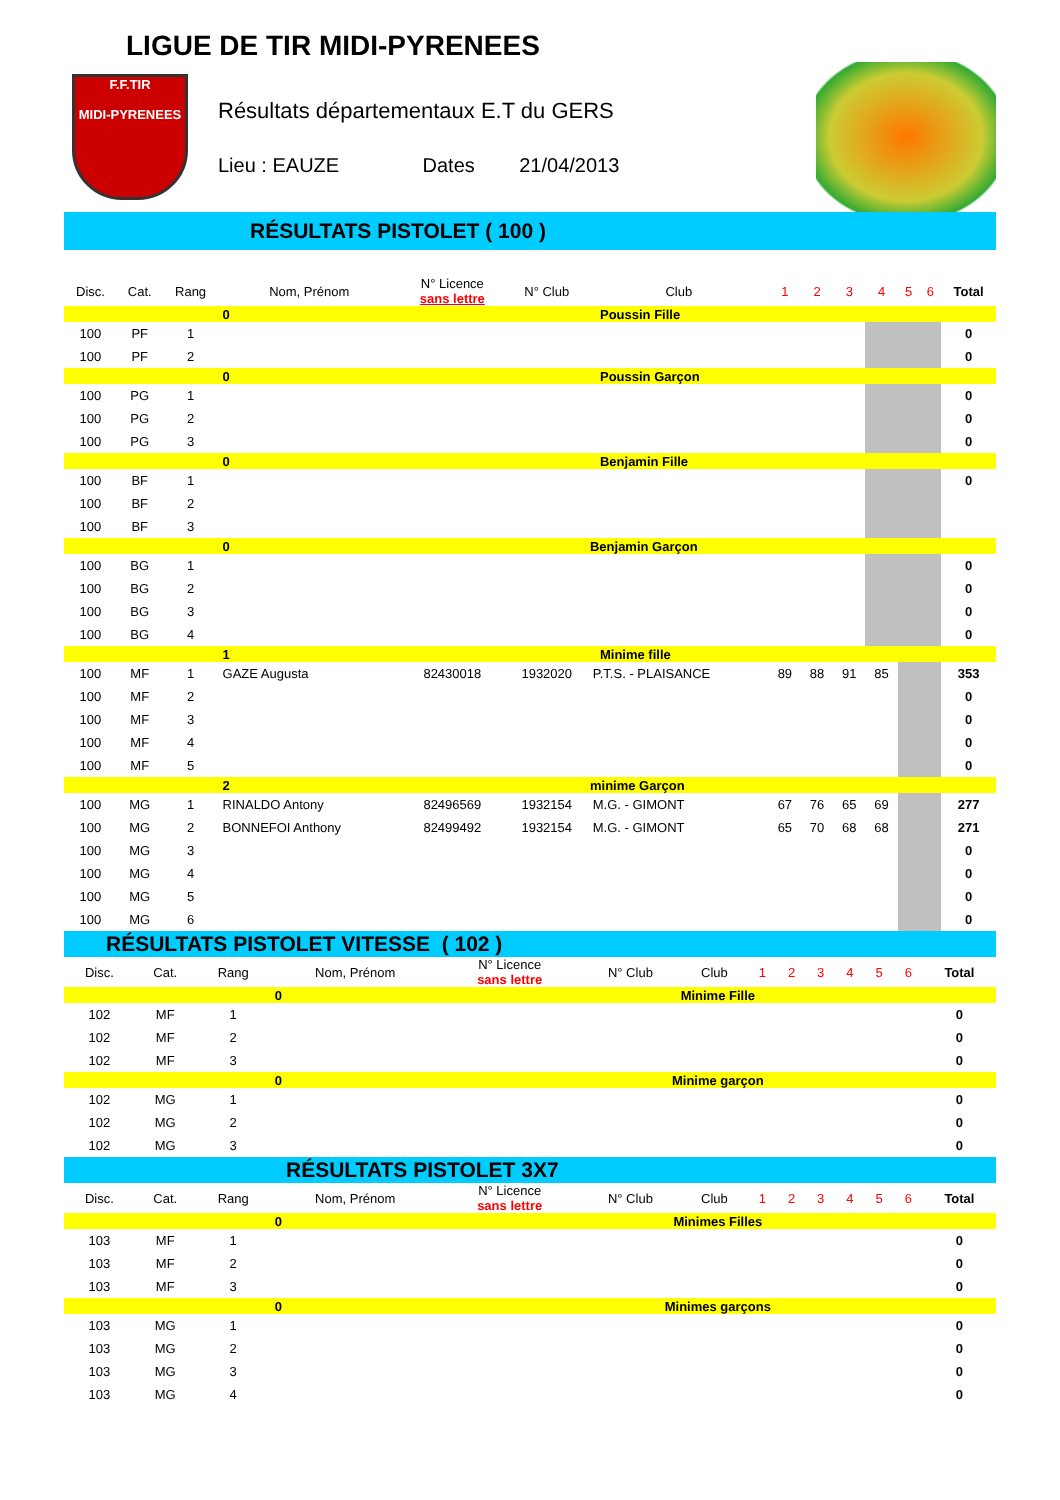LIGUE DE TIR MIDI-PYRENEES
F.F.TIR
MIDI-PYRENEES
Résultats départementaux E.T du GERS
Lieu : EAUZE Dates 21/04/2013
RÉSULTATS PISTOLET ( 100 )
| Disc. | Cat. | Rang | Nom, Prénom | N° Licence sans lettre | N° Club | Club | 1 | 2 | 3 | 4 | 5 | 6 | Total |
| --- | --- | --- | --- | --- | --- | --- | --- | --- | --- | --- | --- | --- | --- |
| | | | 0 | Poussin Fille | | | | | | | | | |
| 100 | PF | 1 | | | | | | | | | | | 0 |
| 100 | PF | 2 | | | | | | | | | | | 0 |
| | | | 0 | Poussin Garçon | | | | | | | | | |
| 100 | PG | 1 | | | | | | | | | | | 0 |
| 100 | PG | 2 | | | | | | | | | | | 0 |
| 100 | PG | 3 | | | | | | | | | | | 0 |
| | | | 0 | Benjamin Fille | | | | | | | | | |
| 100 | BF | 1 | | | | | | | | | | | 0 |
| 100 | BF | 2 | | | | | | | | | | | |
| 100 | BF | 3 | | | | | | | | | | | |
| | | | 0 | Benjamin Garçon | | | | | | | | | |
| 100 | BG | 1 | | | | | | | | | | | 0 |
| 100 | BG | 2 | | | | | | | | | | | 0 |
| 100 | BG | 3 | | | | | | | | | | | 0 |
| 100 | BG | 4 | | | | | | | | | | | 0 |
| | | | 1 | Minime fille | | | | | | | | | |
| 100 | MF | 1 | GAZE Augusta | 82430018 | 1932020 | P.T.S. - PLAISANCE | 89 | 88 | 91 | 85 | | | 353 |
| 100 | MF | 2 | | | | | | | | | | | 0 |
| 100 | MF | 3 | | | | | | | | | | | 0 |
| 100 | MF | 4 | | | | | | | | | | | 0 |
| 100 | MF | 5 | | | | | | | | | | | 0 |
| | | | 2 | minime Garçon | | | | | | | | | |
| 100 | MG | 1 | RINALDO Antony | 82496569 | 1932154 | M.G. - GIMONT | 67 | 76 | 65 | 69 | | | 277 |
| 100 | MG | 2 | BONNEFOI Anthony | 82499492 | 1932154 | M.G. - GIMONT | 65 | 70 | 68 | 68 | | | 271 |
| 100 | MG | 3 | | | | | | | | | | | 0 |
| 100 | MG | 4 | | | | | | | | | | | 0 |
| 100 | MG | 5 | | | | | | | | | | | 0 |
| 100 | MG | 6 | | | | | | | | | | | 0 |
RÉSULTATS PISTOLET VITESSE ( 102 )
| Disc. | Cat. | Rang | Nom, Prénom | N° Licence sans lettre | N° Club | Club | 1 | 2 | 3 | 4 | 5 | 6 | Total |
| --- | --- | --- | --- | --- | --- | --- | --- | --- | --- | --- | --- | --- | --- |
| | | | 0 | Minime Fille | | | | | | | | | |
| 102 | MF | 1 | | | | | | | | | | | 0 |
| 102 | MF | 2 | | | | | | | | | | | 0 |
| 102 | MF | 3 | | | | | | | | | | | 0 |
| | | | 0 | Minime garçon | | | | | | | | | |
| 102 | MG | 1 | | | | | | | | | | | 0 |
| 102 | MG | 2 | | | | | | | | | | | 0 |
| 102 | MG | 3 | | | | | | | | | | | 0 |
RÉSULTATS PISTOLET 3X7
| Disc. | Cat. | Rang | Nom, Prénom | N° Licence sans lettre | N° Club | Club | 1 | 2 | 3 | 4 | 5 | 6 | Total |
| --- | --- | --- | --- | --- | --- | --- | --- | --- | --- | --- | --- | --- | --- |
| | | | 0 | Minimes Filles | | | | | | | | | |
| 103 | MF | 1 | | | | | | | | | | | 0 |
| 103 | MF | 2 | | | | | | | | | | | 0 |
| 103 | MF | 3 | | | | | | | | | | | 0 |
| | | | 0 | Minimes garçons | | | | | | | | | |
| 103 | MG | 1 | | | | | | | | | | | 0 |
| 103 | MG | 2 | | | | | | | | | | | 0 |
| 103 | MG | 3 | | | | | | | | | | | 0 |
| 103 | MG | 4 | | | | | | | | | | | 0 |